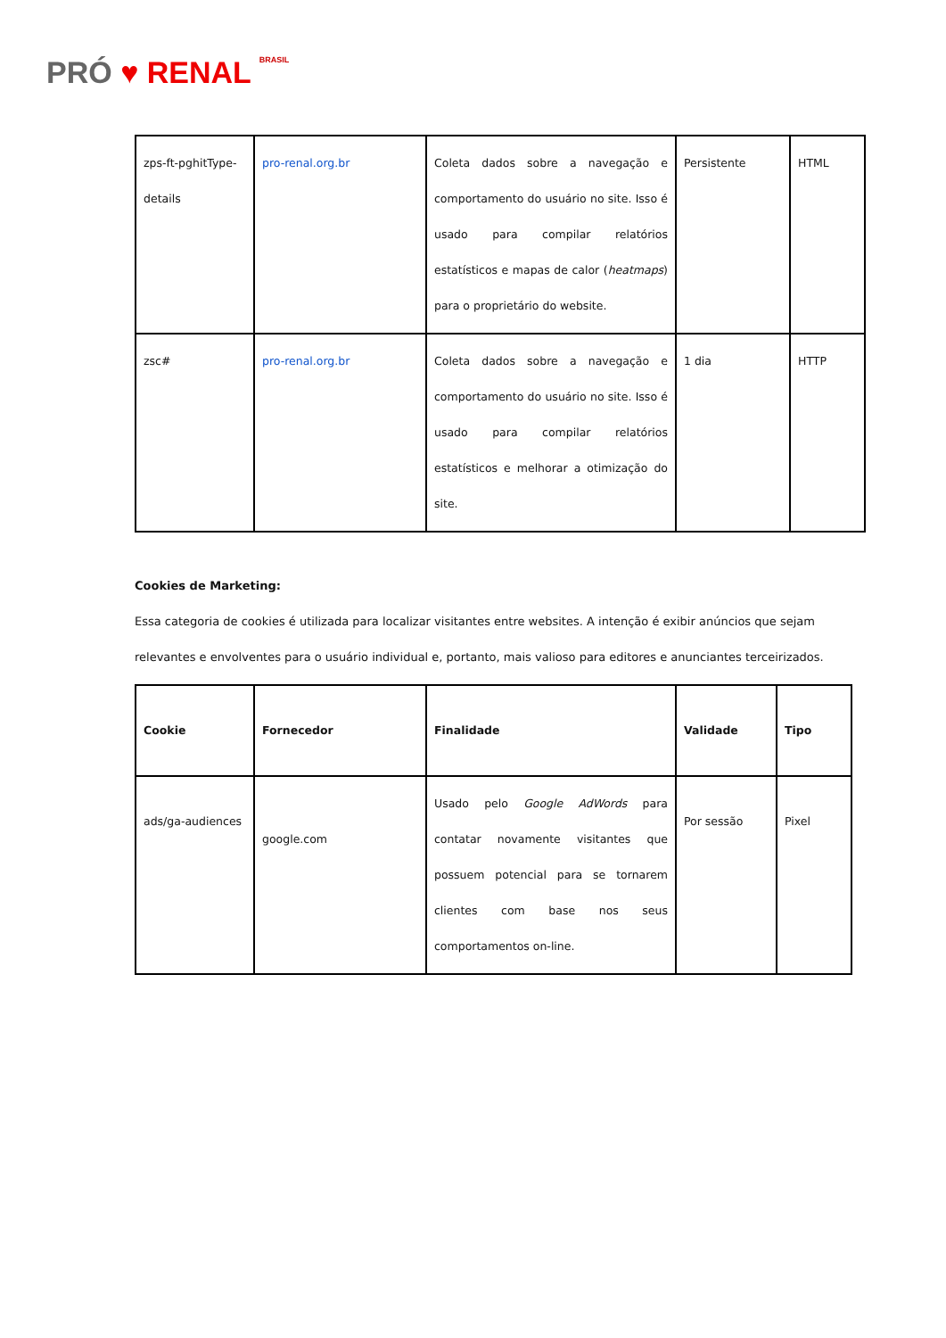PRÓ ♥ RENAL BRASIL
| zps-ft-pghitType-details | pro-renal.org.br | Coleta dados sobre a navegação e comportamento do usuário no site. Isso é usado para compilar relatórios estatísticos e mapas de calor ( heatmaps ) para o proprietário do website. | Persistente | HTML |
| zsc# | pro-renal.org.br | Coleta dados sobre a navegação e comportamento do usuário no site. Isso é usado para compilar relatórios estatísticos e melhorar a otimização do site. | 1 dia | HTTP |
Cookies de Marketing:
Essa categoria de cookies é utilizada para localizar visitantes entre websites. A intenção é exibir anúncios que sejam relevantes e envolventes para o usuário individual e, portanto, mais valioso para editores e anunciantes terceirizados.
| Cookie | Fornecedor | Finalidade | Validade | Tipo |
| --- | --- | --- | --- | --- |
| ads/ga-audiences | google.com | Usado pelo Google AdWords para contatar novamente visitantes que possuem potencial para se tornarem clientes com base nos seus comportamentos on-line. | Por sessão | Pixel |